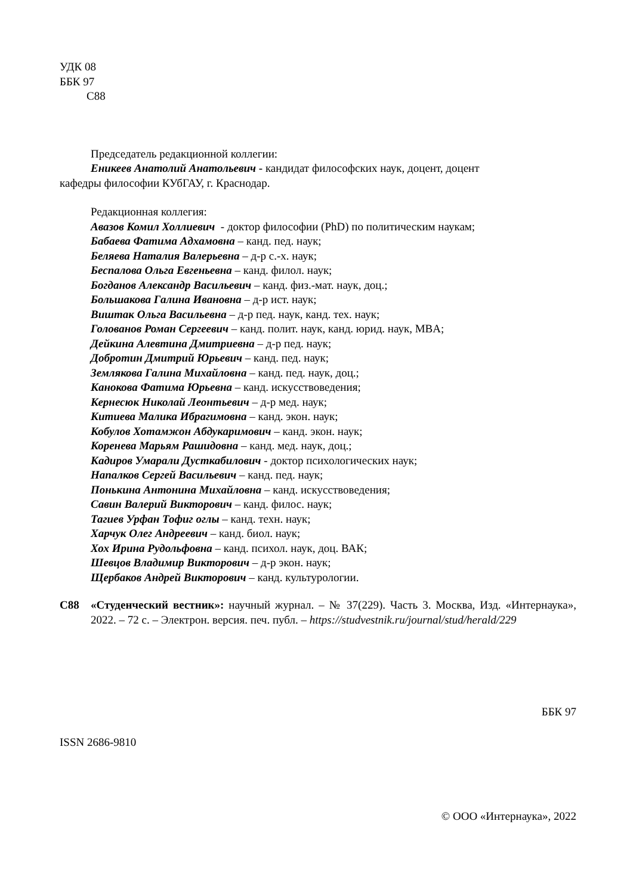УДК 08
ББК 97
С88
Председатель редакционной коллегии:
Еникеев Анатолий Анатольевич - кандидат философских наук, доцент, доцент
кафедры философии КУбГАУ, г. Краснодар.
Редакционная коллегия:
Авазов Комил Холлиевич - доктор философии (PhD) по политическим наукам;
Бабаева Фатима Адхамовна – канд. пед. наук;
Беляева Наталия Валерьевна – д-р с.-х. наук;
Беспалова Ольга Евгеньевна – канд. филол. наук;
Богданов Александр Васильевич – канд. физ.-мат. наук, доц.;
Большакова Галина Ивановна – д-р ист. наук;
Виштак Ольга Васильевна – д-р пед. наук, канд. тех. наук;
Голованов Роман Сергеевич – канд. полит. наук, канд. юрид. наук, MBA;
Дейкина Алевтина Дмитриевна – д-р пед. наук;
Добротин Дмитрий Юрьевич – канд. пед. наук;
Землякова Галина Михайловна – канд. пед. наук, доц.;
Канокова Фатима Юрьевна – канд. искусствоведения;
Кернесюк Николай Леонтьевич – д-р мед. наук;
Китиева Малика Ибрагимовна – канд. экон. наук;
Кобулов Хотамжон Абдукаримович – канд. экон. наук;
Коренева Марьям Рашидовна – канд. мед. наук, доц.;
Кадиров Умарали Дусткабилович - доктор психологических наук;
Напалков Сергей Васильевич – канд. пед. наук;
Понькина Антонина Михайловна – канд. искусствоведения;
Савин Валерий Викторович – канд. филос. наук;
Тагиев Урфан Тофиг оглы – канд. техн. наук;
Харчук Олег Андреевич – канд. биол. наук;
Хох Ирина Рудольфовна – канд. психол. наук, доц. ВАК;
Шевцов Владимир Викторович – д-р экон. наук;
Щербаков Андрей Викторович – канд. культурологии.
С88 «Студенческий вестник»: научный журнал. – № 37(229). Часть 3. Москва, Изд. «Интернаука», 2022. – 72 с. – Электрон. версия. печ. публ. – https://studvestnik.ru/journal/stud/herald/229
ББК 97
ISSN 2686-9810
© ООО «Интернаука», 2022